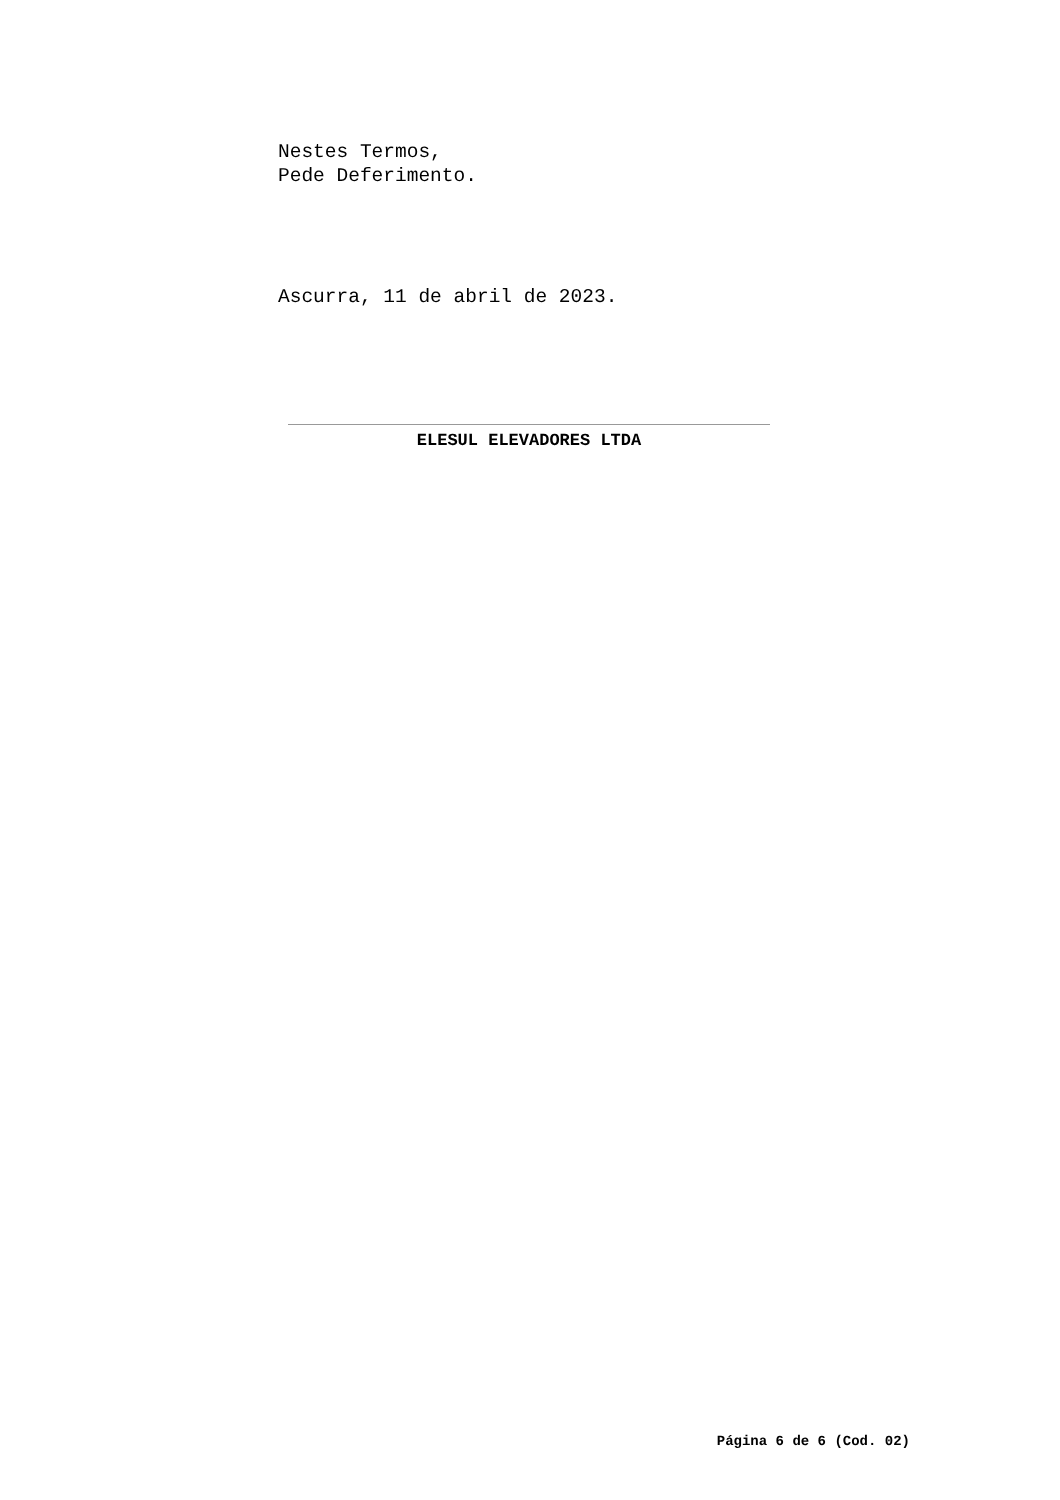Nestes Termos,
Pede Deferimento.
Ascurra, 11 de abril de 2023.
ELESUL ELEVADORES LTDA
Página 6 de 6 (Cod. 02)